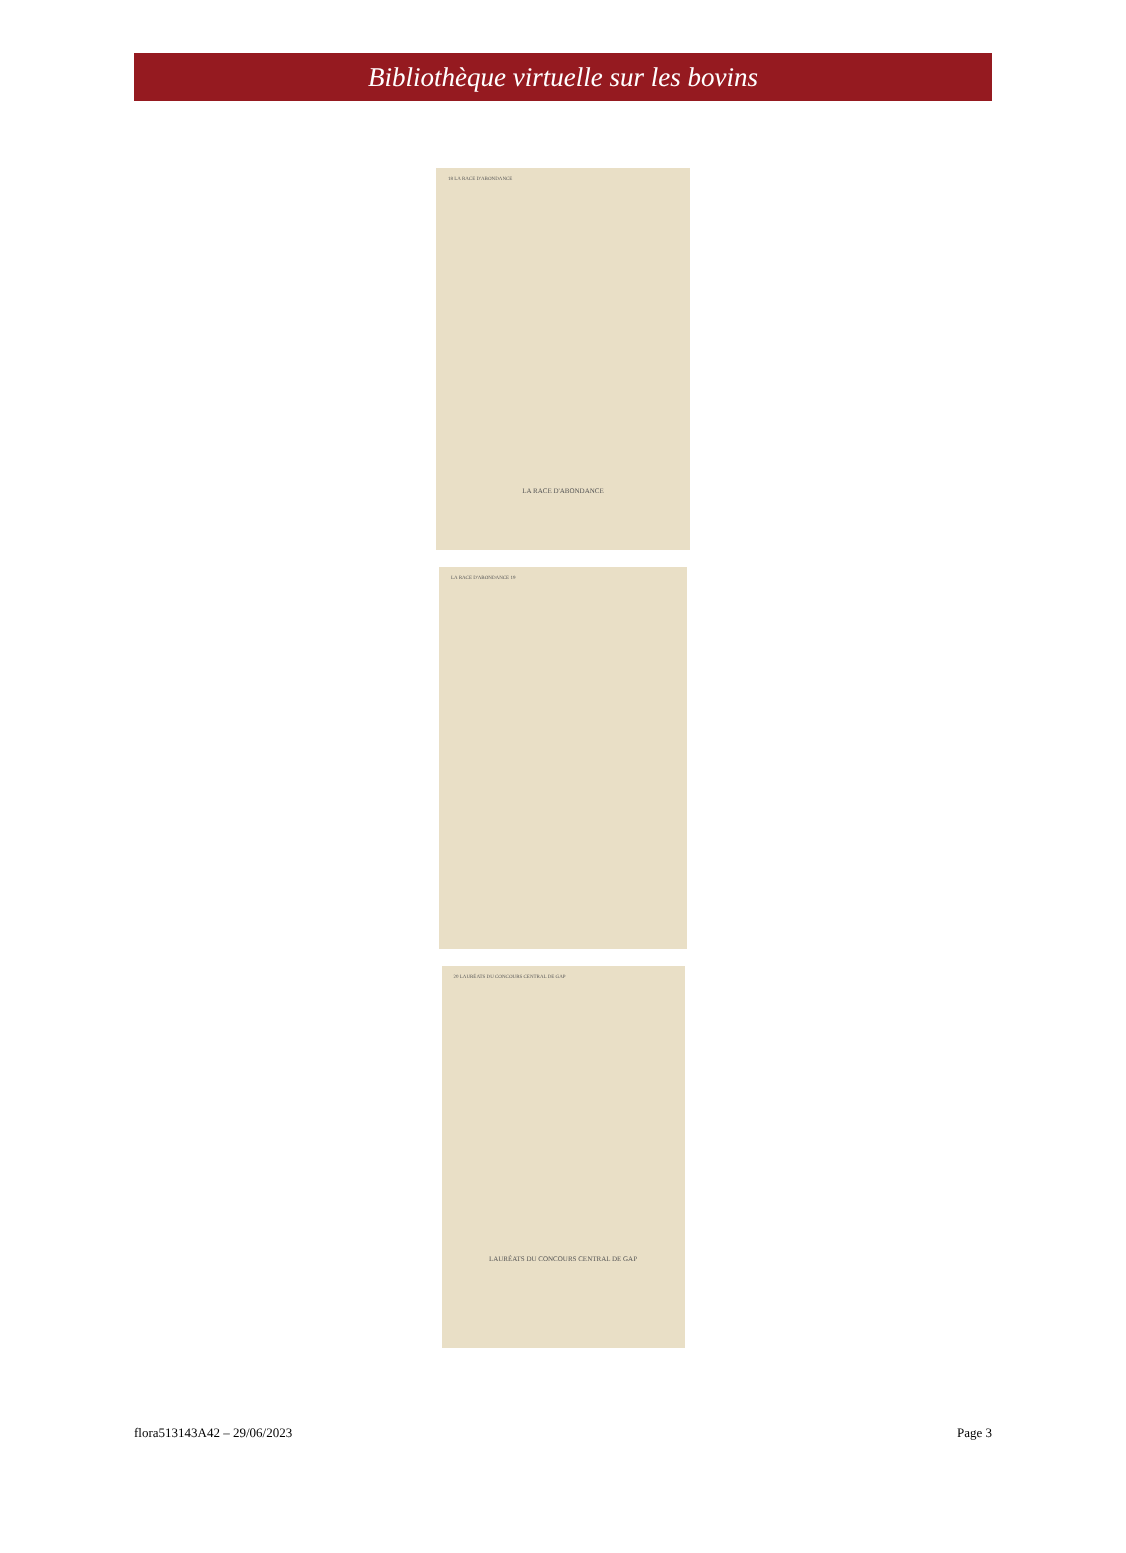Bibliothèque virtuelle sur les bovins
18 LA RACE D'ABONDANCE
LA RACE D'ABONDANCE
LA RACE D'ABONDANCE 19
20 LAURÉATS DU CONCOURS CENTRAL DE GAP
LAURÉATS DU CONCOURS CENTRAL DE GAP
flora513143A42 – 29/06/2023 Page 3